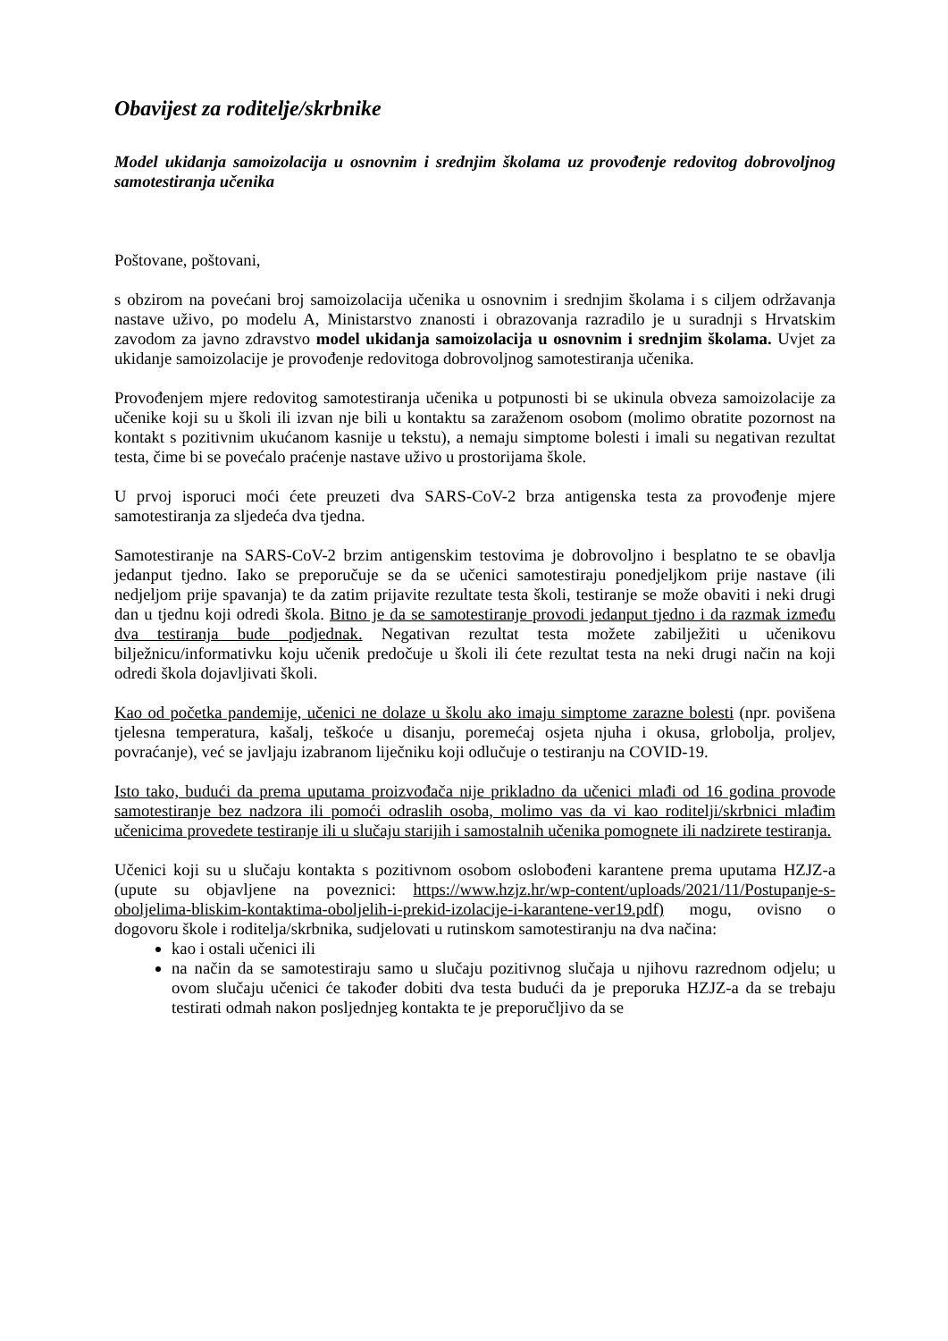Obavijest za roditelje/skrbnike
Model ukidanja samoizolacija u osnovnim i srednjim školama uz provođenje redovitog dobrovoljnog samotestiranja učenika
Poštovane, poštovani,
s obzirom na povećani broj samoizolacija učenika u osnovnim i srednjim školama i s ciljem održavanja nastave uživo, po modelu A, Ministarstvo znanosti i obrazovanja razradilo je u suradnji s Hrvatskim zavodom za javno zdravstvo model ukidanja samoizolacija u osnovnim i srednjim školama. Uvjet za ukidanje samoizolacije je provođenje redovitoga dobrovoljnog samotestiranja učenika.
Provođenjem mjere redovitog samotestiranja učenika u potpunosti bi se ukinula obveza samoizolacije za učenike koji su u školi ili izvan nje bili u kontaktu sa zaraženom osobom (molimo obratite pozornost na kontakt s pozitivnim ukućanom kasnije u tekstu), a nemaju simptome bolesti i imali su negativan rezultat testa, čime bi se povećalo praćenje nastave uživo u prostorijama škole.
U prvoj isporuci moći ćete preuzeti dva SARS-CoV-2 brza antigenska testa za provođenje mjere samotestiranja za sljedeća dva tjedna.
Samotestiranje na SARS-CoV-2 brzim antigenskim testovima je dobrovoljno i besplatno te se obavlja jedanput tjedno. Iako se preporučuje se da se učenici samotestiraju ponedjeljkom prije nastave (ili nedjeljom prije spavanja) te da zatim prijavite rezultate testa školi, testiranje se može obaviti i neki drugi dan u tjednu koji odredi škola. Bitno je da se samotestiranje provodi jedanput tjedno i da razmak između dva testiranja bude podjednak. Negativan rezultat testa možete zabilježiti u učenikovu bilježnicu/informativku koju učenik predočuje u školi ili ćete rezultat testa na neki drugi način na koji odredi škola dojavljivati školi.
Kao od početka pandemije, učenici ne dolaze u školu ako imaju simptome zarazne bolesti (npr. povišena tjelesna temperatura, kašalj, teškoće u disanju, poremećaj osjeta njuha i okusa, grlobolja, proljev, povraćanje), već se javljaju izabranom liječniku koji odlučuje o testiranju na COVID-19.
Isto tako, budući da prema uputama proizvođača nije prikladno da učenici mlađi od 16 godina provode samotestiranje bez nadzora ili pomoći odraslih osoba, molimo vas da vi kao roditelji/skrbnici mlađim učenicima provedete testiranje ili u slučaju starijih i samostalnih učenika pomognete ili nadzirete testiranja.
Učenici koji su u slučaju kontakta s pozitivnom osobom oslobođeni karantene prema uputama HZJZ-a (upute su objavljene na poveznici: https://www.hzjz.hr/wp-content/uploads/2021/11/Postupanje-s-oboljelima-bliskim-kontaktima-oboljelih-i-prekid-izolacije-i-karantene-ver19.pdf) mogu, ovisno o dogovoru škole i roditelja/skrbnika, sudjelovati u rutinskom samotestiranju na dva načina:
kao i ostali učenici ili
na način da se samotestiraju samo u slučaju pozitivnog slučaja u njihovu razrednom odjelu; u ovom slučaju učenici će također dobiti dva testa budući da je preporuka HZJZ-a da se trebaju testirati odmah nakon posljednjeg kontakta te je preporučljivo da se